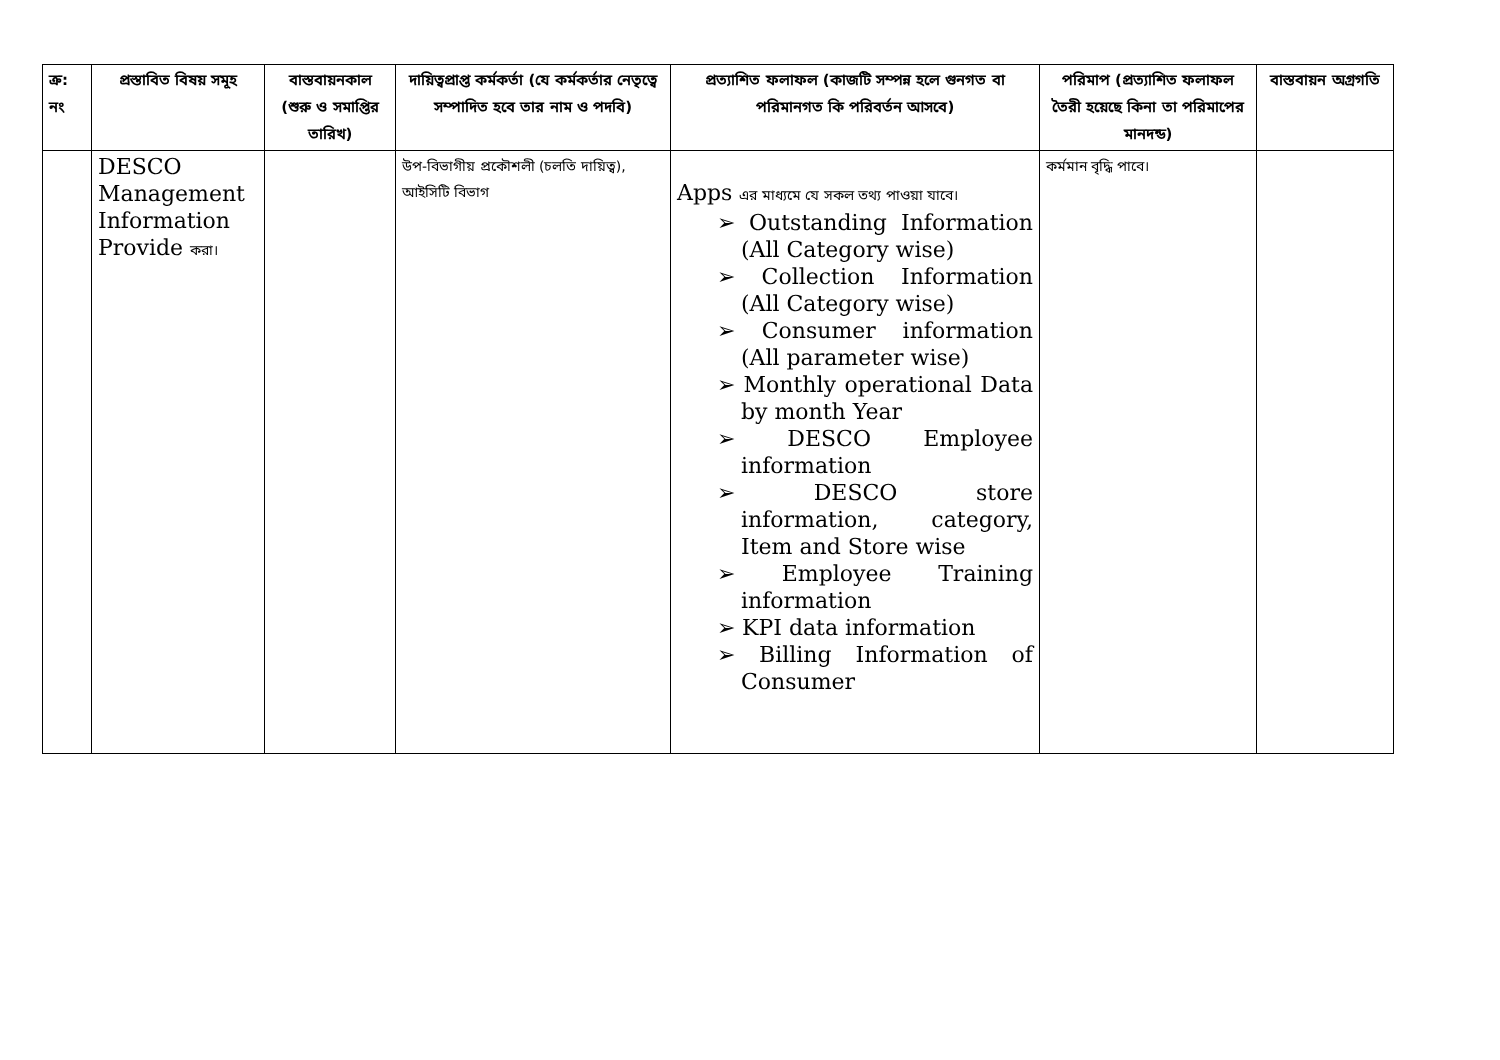| ক্র: নং | প্রস্তাবিত বিষয় সমূহ | বাস্তবায়নকাল (শুরু ও সমাপ্তির তারিখ) | দায়িত্বপ্রাপ্ত কর্মকর্তা (যে কর্মকর্তার নেতৃত্বে সম্পাদিত হবে তার নাম ও পদবি) | প্রত্যাশিত ফলাফল (কাজটি সম্পন্ন হলে গুনগত বা পরিমানগত কি পরিবর্তন আসবে) | পরিমাপ (প্রত্যাশিত ফলাফল তৈরী হয়েছে কিনা তা পরিমাপের মানদন্ড) | বাস্তবায়ন অগ্রগতি |
| --- | --- | --- | --- | --- | --- | --- |
| | DESCO Management Information Provide করা। | | উপ-বিভাগীয় প্রকৌশলী (চলতি দায়িত্ব), আইসিটি বিভাগ | Apps এর মাধ্যমে যে সকল তথ্য পাওয়া যাবে। ➢ Outstanding Information (All Category wise) ➢ Collection Information (All Category wise) ➢ Consumer information (All parameter wise) ➢ Monthly operational Data by month Year ➢ DESCO Employee information ➢ DESCO store information, category, Item and Store wise ➢ Employee Training information ➢ KPI data information ➢ Billing Information of Consumer | কর্মমান বৃদ্ধি পাবে। | |